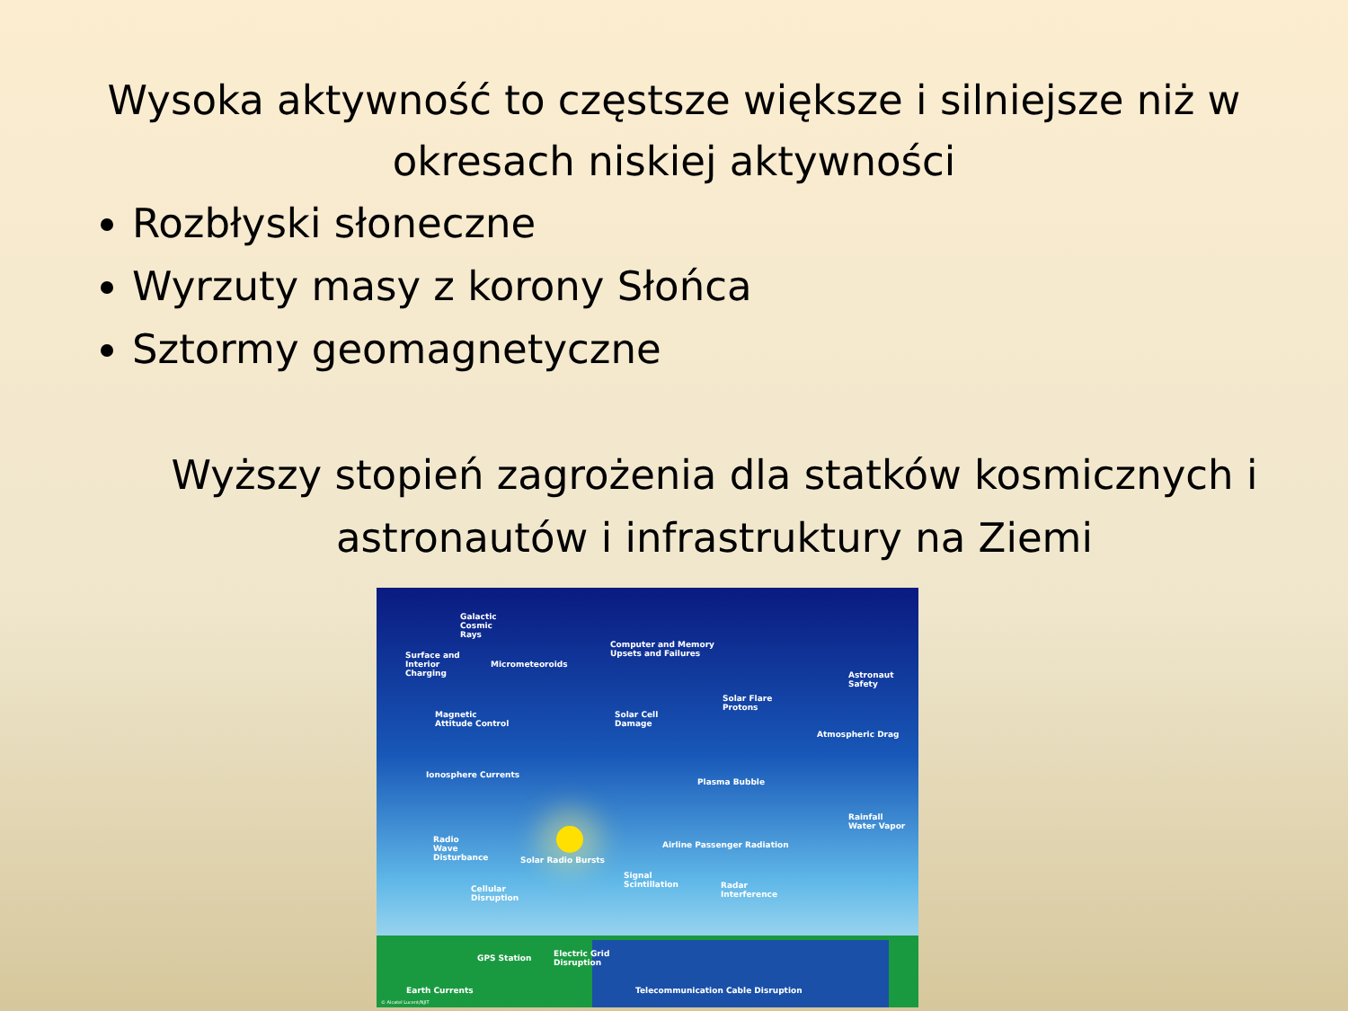Wysoka aktywność to częstsze większe i silniejsze niż w okresach niskiej aktywności
Rozbłyski słoneczne
Wyrzuty masy z korony Słońca
Sztormy geomagnetyczne
Wyższy stopień zagrożenia dla statków kosmicznych i astronautów i infrastruktury na Ziemi
Galactic
Cosmic
Rays
Surface and
Interior
Charging
Micrometeoroids
Computer and Memory
Upsets and Failures
Astronaut
Safety
Solar Flare
Protons
Magnetic
Attitude Control
Solar Cell
Damage
Atmospheric Drag
Ionosphere Currents
Plasma Bubble
Rainfall
Water Vapor
Radio
Wave
Disturbance Solar Radio Bursts
Airline Passenger Radiation
Signal
Scintillation Radar
Interference
Cellular
Disruption
GPS Station Electric Grid
Disruption
Earth Currents Telecommunication Cable Disruption
© Alcatel Lucent/NJIT